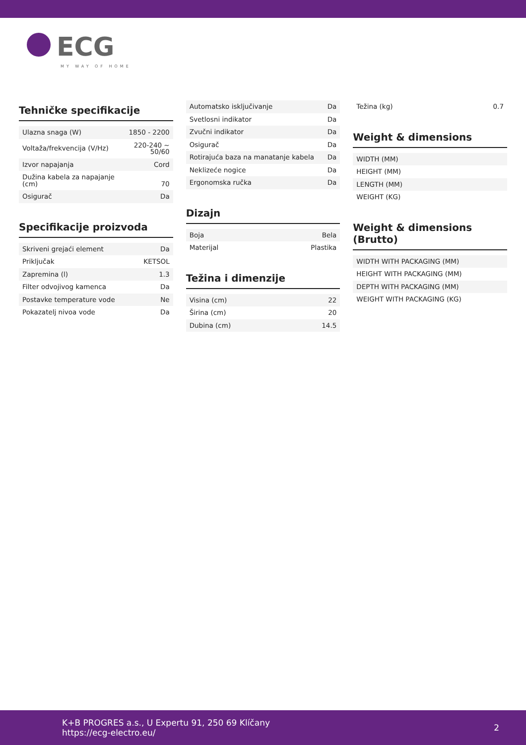ECG
MY WAY OF HOME
Tehničke specifikacije
| Ulazna snaga (W) | 1850 - 2200 |
| Voltaža/frekvencija (V/Hz) | 220-240 ~ 50/60 |
| Izvor napajanja | Cord |
| Dužina kabela za napajanje (cm) | 70 |
| Osigurač | Da |
Specifikacije proizvoda
| Skriveni grejaći element | Da |
| Priključak | KETSOL |
| Zapremina (l) | 1.3 |
| Filter odvojivog kamenca | Da |
| Postavke temperature vode | Ne |
| Pokazatelj nivoa vode | Da |
| Automatsko isključivanje | Da |
| Svetlosni indikator | Da |
| Zvučni indikator | Da |
| Osigurač | Da |
| Rotirajuća baza na manatanje kabela | Da |
| Neklizeće nogice | Da |
| Ergonomska ručka | Da |
Dizajn
| Boja | Bela |
| Materijal | Plastika |
Težina i dimenzije
| Visina (cm) | 22 |
| Širina (cm) | 20 |
| Dubina (cm) | 14.5 |
| Težina (kg) | 0.7 |
Weight & dimensions
| WIDTH (MM) |
| HEIGHT (MM) |
| LENGTH (MM) |
| WEIGHT (KG) |
Weight & dimensions (Brutto)
| WIDTH WITH PACKAGING (MM) |
| HEIGHT WITH PACKAGING (MM) |
| DEPTH WITH PACKAGING (MM) |
| WEIGHT WITH PACKAGING (KG) |
K+B PROGRES a.s., U Expertu 91, 250 69 Klíčany
https://ecg-electro.eu/
2